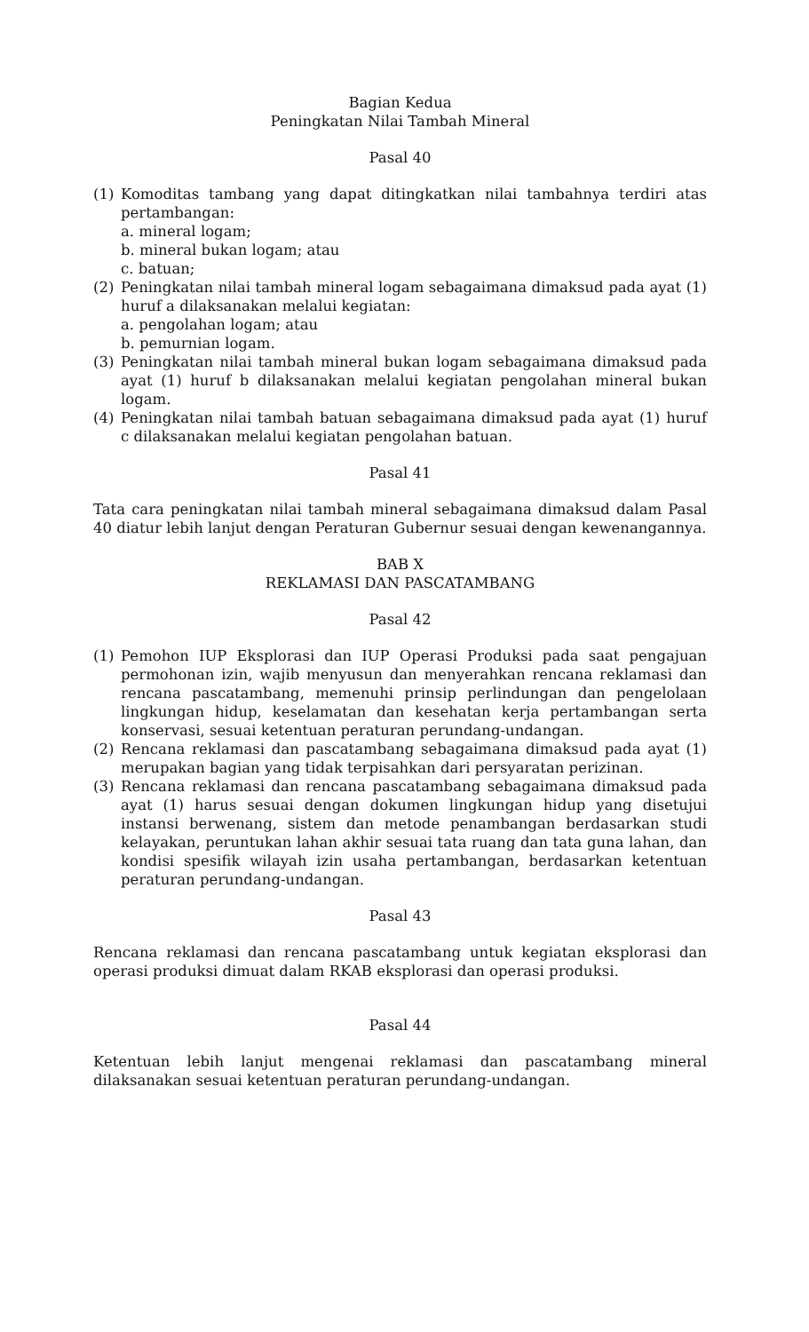Bagian Kedua
Peningkatan Nilai Tambah Mineral
Pasal 40
(1) Komoditas tambang yang dapat ditingkatkan nilai tambahnya terdiri atas pertambangan:
a. mineral logam;
b. mineral bukan logam; atau
c. batuan;
(2) Peningkatan nilai tambah mineral logam sebagaimana dimaksud pada ayat (1) huruf a dilaksanakan melalui kegiatan:
a. pengolahan logam; atau
b. pemurnian logam.
(3) Peningkatan nilai tambah mineral bukan logam sebagaimana dimaksud pada ayat (1) huruf b dilaksanakan melalui kegiatan pengolahan mineral bukan logam.
(4) Peningkatan nilai tambah batuan sebagaimana dimaksud pada ayat (1) huruf c dilaksanakan melalui kegiatan pengolahan batuan.
Pasal 41
Tata cara peningkatan nilai tambah mineral sebagaimana dimaksud dalam Pasal 40 diatur lebih lanjut dengan Peraturan Gubernur sesuai dengan kewenangannya.
BAB X
REKLAMASI DAN PASCATAMBANG
Pasal 42
(1) Pemohon IUP Eksplorasi dan IUP Operasi Produksi pada saat pengajuan permohonan izin, wajib menyusun dan menyerahkan rencana reklamasi dan rencana pascatambang, memenuhi prinsip perlindungan dan pengelolaan lingkungan hidup, keselamatan dan kesehatan kerja pertambangan serta konservasi, sesuai ketentuan peraturan perundang-undangan.
(2) Rencana reklamasi dan pascatambang sebagaimana dimaksud pada ayat (1) merupakan bagian yang tidak terpisahkan dari persyaratan perizinan.
(3) Rencana reklamasi dan rencana pascatambang sebagaimana dimaksud pada ayat (1) harus sesuai dengan dokumen lingkungan hidup yang disetujui instansi berwenang, sistem dan metode penambangan berdasarkan studi kelayakan, peruntukan lahan akhir sesuai tata ruang dan tata guna lahan, dan kondisi spesifik wilayah izin usaha pertambangan, berdasarkan ketentuan peraturan perundang-undangan.
Pasal 43
Rencana reklamasi dan rencana pascatambang untuk kegiatan eksplorasi dan operasi produksi dimuat dalam RKAB eksplorasi dan operasi produksi.
Pasal 44
Ketentuan lebih lanjut mengenai reklamasi dan pascatambang mineral dilaksanakan sesuai ketentuan peraturan perundang-undangan.